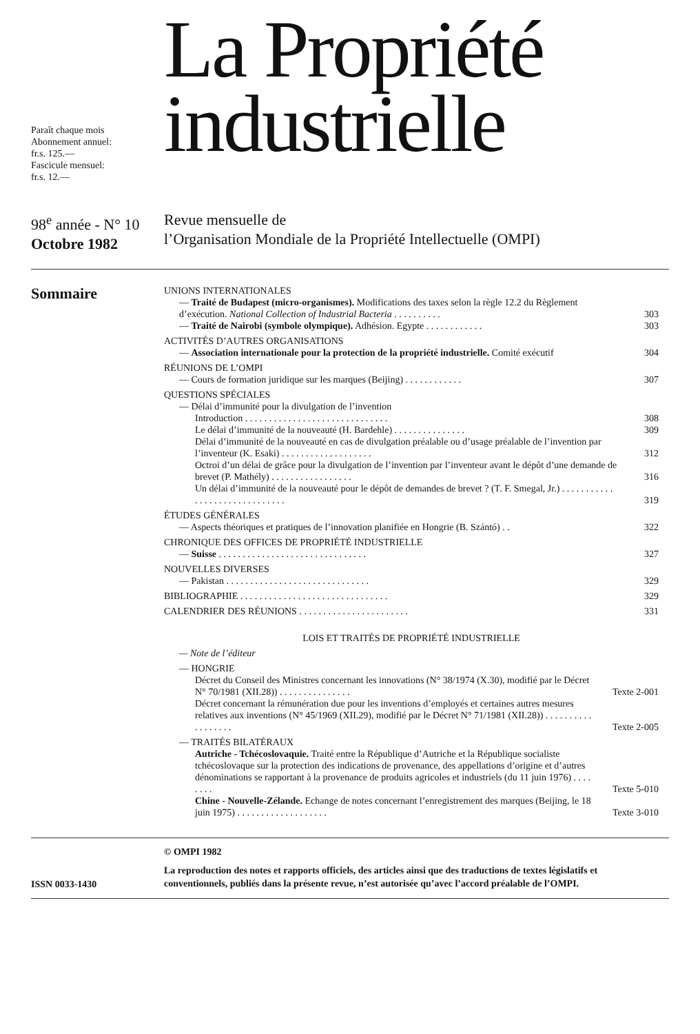Paraît chaque mois
Abonnement annuel:
fr.s. 125.—
Fascicule mensuel:
fr.s. 12.—
La Propriété
industrielle
98<sup>e</sup> année - N° 10
Octobre 1982
Revue mensuelle de
l’Organisation Mondiale de la Propriété Intellectuelle (OMPI)
Sommaire
UNIONS INTERNATIONALES
— Traité de Budapest (micro-organismes). Modifications des taxes selon la règle 12.2 du Règlement d’exécution. National Collection of Industrial Bacteria . . . . . . . . . .
303
— Traité de Nairobi (symbole olympique). Adhésion. Egypte . . . . . . . . . . . .
303
ACTIVITÉS D’AUTRES ORGANISATIONS
— Association internationale pour la protection de la propriété industrielle. Comité exécutif
304
RÉUNIONS DE L’OMPI
— Cours de formation juridique sur les marques (Beijing) . . . . . . . . . . . .
307
QUESTIONS SPÉCIALES
— Délai d’immunité pour la divulgation de l’invention
Introduction . . . . . . . . . . . . . . . . . . . . . . . . . . . . . .
308
Le délai d’immunité de la nouveauté (H. Bardehle) . . . . . . . . . . . . . . .
309
Délai d’immunité de la nouveauté en cas de divulgation préalable ou d’usage préalable de l’invention par l’inventeur (K. Esaki) . . . . . . . . . . . . . . . . . . .
312
Octroi d’un délai de grâce pour la divulgation de l’invention par l’inventeur avant le dépôt d’une demande de brevet (P. Mathély) . . . . . . . . . . . . . . . . .
316
Un délai d’immunité de la nouveauté pour le dépôt de demandes de brevet ? (T. F. Smegal, Jr.) . . . . . . . . . . . . . . . . . . . . . . . . . . . . . .
319
ÉTUDES GÉNÉRALES
— Aspects théoriques et pratiques de l’innovation planifiée en Hongrie (B. Szántó) . .
322
CHRONIQUE DES OFFICES DE PROPRIÉTÉ INDUSTRIELLE
— Suisse . . . . . . . . . . . . . . . . . . . . . . . . . . . . . . .
327
NOUVELLES DIVERSES
— Pakistan . . . . . . . . . . . . . . . . . . . . . . . . . . . . . .
329
BIBLIOGRAPHIE . . . . . . . . . . . . . . . . . . . . . . . . . . . . . . .
329
CALENDRIER DES RÉUNIONS . . . . . . . . . . . . . . . . . . . . . . .
331
LOIS ET TRAITÉS DE PROPRIÉTÉ INDUSTRIELLE
— Note de l’éditeur
— HONGRIE
Décret du Conseil des Ministres concernant les innovations (N° 38/1974 (X.30), modifié par le Décret N° 70/1981 (XII.28)) . . . . . . . . . . . . . . .
Texte 2-001
Décret concernant la rémunération due pour les inventions d’employés et certaines autres mesures relatives aux inventions (N° 45/1969 (XII.29), modifié par le Décret N° 71/1981 (XII.28)) . . . . . . . . . . . . . . . . . .
Texte 2-005
— TRAITÉS BILATÉRAUX
Autriche - Tchécoslovaquie. Traité entre la République d’Autriche et la République socialiste tchécoslovaque sur la protection des indications de provenance, des appellations d’origine et d’autres dénominations se rapportant à la provenance de produits agricoles et industriels (du 11 juin 1976) . . . . . . . .
Texte 5-010
Chine - Nouvelle-Zélande. Echange de notes concernant l’enregistrement des marques (Beijing, le 18 juin 1975) . . . . . . . . . . . . . . . . . . .
Texte 3-010
ISSN 0033-1430
© OMPI 1982
La reproduction des notes et rapports officiels, des articles ainsi que des traductions de textes législatifs et conventionnels, publiés dans la présente revue, n’est autorisée qu’avec l’accord préalable de l’OMPI.